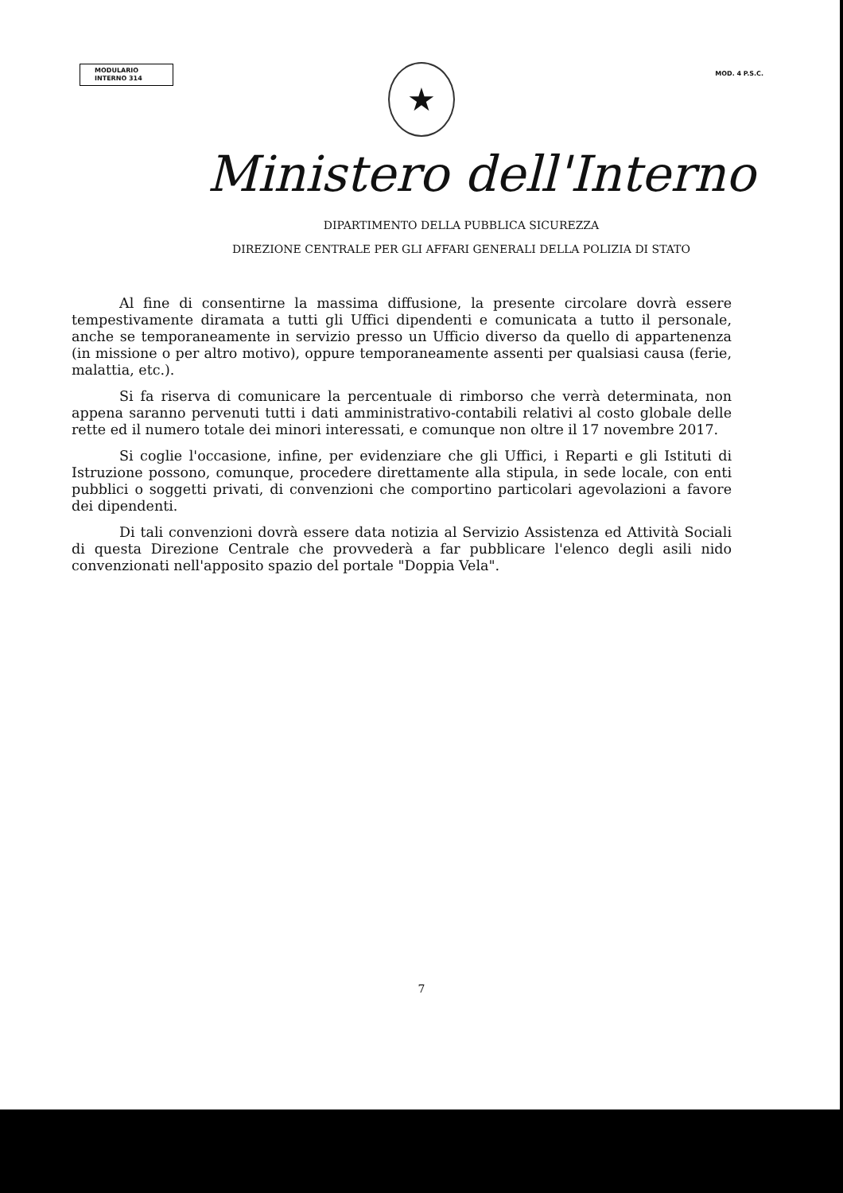MODULARIO
INTERNO 314
MOD. 4 P.S.C.
★
Ministero dell'Interno
DIPARTIMENTO DELLA PUBBLICA SICUREZZA
DIREZIONE CENTRALE PER GLI AFFARI GENERALI DELLA POLIZIA DI STATO
Al fine di consentirne la massima diffusione, la presente circolare dovrà essere tempestivamente diramata a tutti gli Uffici dipendenti e comunicata a tutto il personale, anche se temporaneamente in servizio presso un Ufficio diverso da quello di appartenenza (in missione o per altro motivo), oppure temporaneamente assenti per qualsiasi causa (ferie, malattia, etc.).
Si fa riserva di comunicare la percentuale di rimborso che verrà determinata, non appena saranno pervenuti tutti i dati amministrativo-contabili relativi al costo globale delle rette ed il numero totale dei minori interessati, e comunque non oltre il 17 novembre 2017.
Si coglie l'occasione, infine, per evidenziare che gli Uffici, i Reparti e gli Istituti di Istruzione possono, comunque, procedere direttamente alla stipula, in sede locale, con enti pubblici o soggetti privati, di convenzioni che comportino particolari agevolazioni a favore dei dipendenti.
Di tali convenzioni dovrà essere data notizia al Servizio Assistenza ed Attività Sociali di questa Direzione Centrale che provvederà a far pubblicare l'elenco degli asili nido convenzionati nell'apposito spazio del portale "Doppia Vela".
7